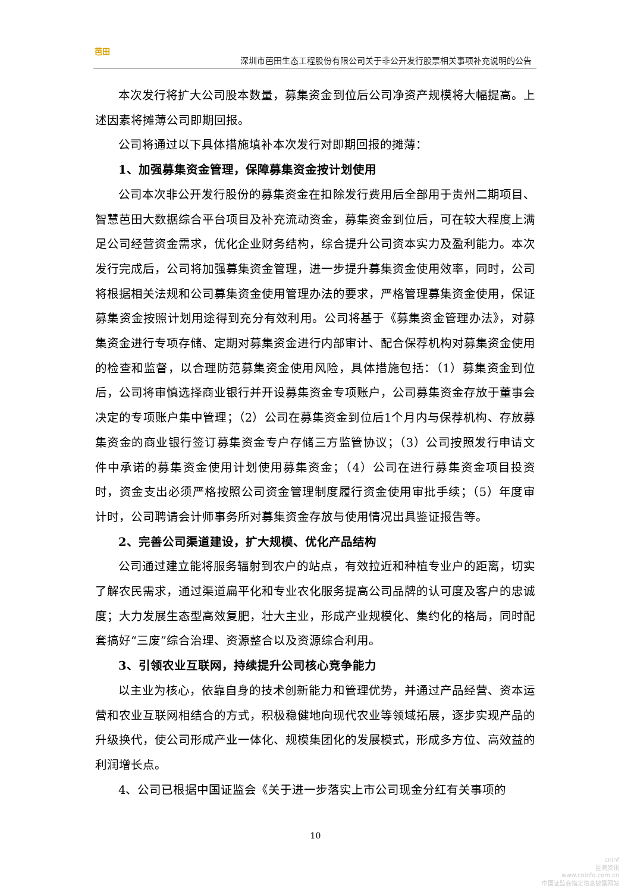芭田
深圳市芭田生态工程股份有限公司关于非公开发行股票相关事项补充说明的公告
本次发行将扩大公司股本数量，募集资金到位后公司净资产规模将大幅提高。上述因素将摊薄公司即期回报。
公司将通过以下具体措施填补本次发行对即期回报的摊薄：
1、加强募集资金管理，保障募集资金按计划使用
公司本次非公开发行股份的募集资金在扣除发行费用后全部用于贵州二期项目、智慧芭田大数据综合平台项目及补充流动资金，募集资金到位后，可在较大程度上满足公司经营资金需求，优化企业财务结构，综合提升公司资本实力及盈利能力。本次发行完成后，公司将加强募集资金管理，进一步提升募集资金使用效率，同时，公司将根据相关法规和公司募集资金使用管理办法的要求，严格管理募集资金使用，保证募集资金按照计划用途得到充分有效利用。公司将基于《募集资金管理办法》，对募集资金进行专项存储、定期对募集资金进行内部审计、配合保荐机构对募集资金使用的检查和监督，以合理防范募集资金使用风险，具体措施包括：（1）募集资金到位后，公司将审慎选择商业银行并开设募集资金专项账户，公司募集资金存放于董事会决定的专项账户集中管理；（2）公司在募集资金到位后1个月内与保荐机构、存放募集资金的商业银行签订募集资金专户存储三方监管协议；（3）公司按照发行申请文件中承诺的募集资金使用计划使用募集资金；（4）公司在进行募集资金项目投资时，资金支出必须严格按照公司资金管理制度履行资金使用审批手续；（5）年度审计时，公司聘请会计师事务所对募集资金存放与使用情况出具鉴证报告等。
2、完善公司渠道建设，扩大规模、优化产品结构
公司通过建立能将服务辐射到农户的站点，有效拉近和种植专业户的距离，切实了解农民需求，通过渠道扁平化和专业农化服务提高公司品牌的认可度及客户的忠诚度；大力发展生态型高效复肥，壮大主业，形成产业规模化、集约化的格局，同时配套搞好“三废”综合治理、资源整合以及资源综合利用。
3、引领农业互联网，持续提升公司核心竞争能力
以主业为核心，依靠自身的技术创新能力和管理优势，并通过产品经营、资本运营和农业互联网相结合的方式，积极稳健地向现代农业等领域拓展，逐步实现产品的升级换代，使公司形成产业一体化、规模集团化的发展模式，形成多方位、高效益的利润增长点。
4、公司已根据中国证监会《关于进一步落实上市公司现金分红有关事项的
10
cninf
巨潮资讯
www.cninfo.com.cn
中国证监会指定信息披露网站